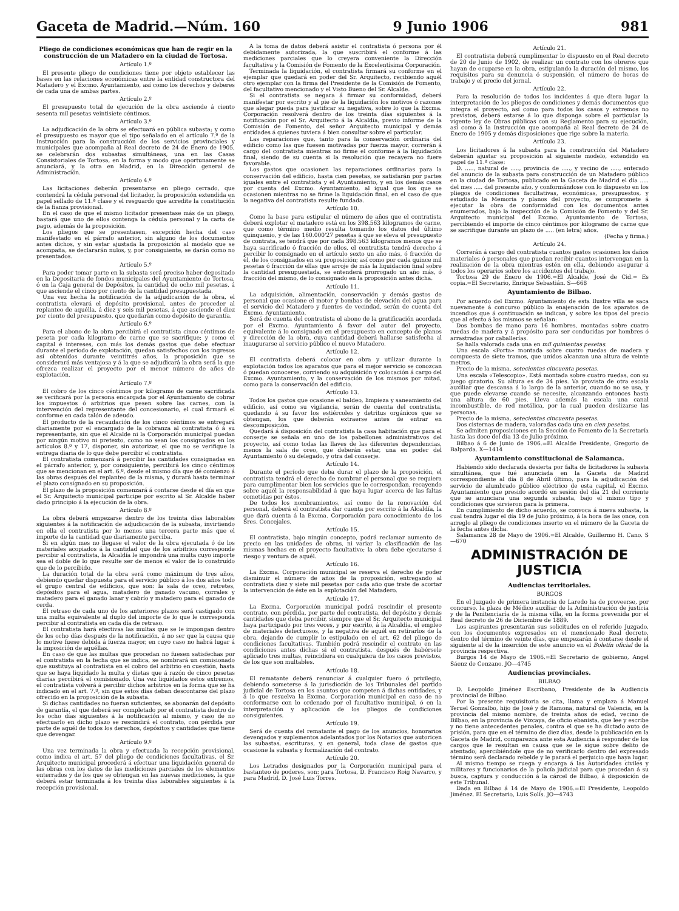Gaceta de Madrid.—Núm. 160 9 Junio 1906 981
Pliego de condiciones económicas que han de regir en la construcción de un Matadero en la ciudad de Tortosa.
Artículo 1.º
El presente pliego de condiciones tiene por objeto establecer las bases en las relaciones económicas entre la entidad constructora del Matadero y el Excmo. Ayuntamiento, así como los derechos y deberes de cada una de ambas partes.
Artículo 2.º
El presupuesto total de ejecución de la obra asciende á ciento sesenta mil pesetas veintisiete céntimos.
Artículo 3.º
La adjudicación de la obra se efectuará en pública subasta; y como el presupuesto es mayor que el tipo señalado en el artículo 7.º de la Instrucción para la construcción de los servicios provinciales y municipales que acompaña al Real decreto de 24 de Enero de 1905, se celebrarán dos subastas simultáneas, una en las Casas Consistoriales de Tortosa, en la forma y modo que oportunamente se anunciará, y la otra en Madrid, en la Dirección general de Administración.
Artículo 4.º
Las licitaciones deberán presentarse en pliego cerrado, que contendrá la cédula personal del licitador, la proposición extendida en papel sellado de 11.ª clase y el resguardo que acredite la constitución de la fianza provisional.
En el caso de que el mismo licitador presentase más de un pliego, bastará que uno de ellos contenga la cédula personal y la carta de pago, además de la proposición.
Los pliegos que se presentasen, excepción hecha del caso manifestado en el párrafo anterior, sin alguno de los documentos antes dichos, y sin estar ajustada la proposición al modelo que se acompaña, se declararán nulos, y, por consiguiente, se darán como no presentados.
Artículo 5.º
Para poder tomar parte en la subasta será preciso haber depositado en la Depositaría de fondos municipales del Ayuntamiento de Tortosa, ó en la Caja general de Depósitos, la cantidad de ocho mil pesetas, á que asciende el cinco por ciento de la cantidad presupuestada.
Una vez hecha la notificación de la adjudicación de la obra, el contratista elevará el depósito provisional, antes de proceder al replanteo de aquélla, á diez y seis mil pesetas, á que asciende el diez por ciento del presupuesto, que quedarán como depósito de garantía.
Artículo 6.º
Para el abono de la obra percibirá el contratista cinco céntimos de peseta por cada kilogramo de carne que se sacrifique; y como el capital é intereses, con más los demás gastos que debe efectuar durante el período de explotación, quedan satisfechos con los ingresos así obtenidos durante veintitrés años, la proposición que se considerará más ventajosa y á la que se adjudicará la obra será la que ofrezca realizar el proyecto por el menor número de años de explotación.
Artículo 7.º
El cobro de los cinco céntimos por kilogramo de carne sacrificada se verificará por la persona encargada por el Ayuntamiento de cobrar los impuestos ó arbitrios que pesen sobre las carnes, con la intervención del representante del concesionario, el cual firmará el conforme en cada talón de adeudo.
El producto de la recaudación de los cinco céntimos se entregará diariamente por el encargado de la cobranza al contratista ó á su representante, sin que el Alcalde ni la Corporación municipal puedan por ningún motivo ni pretexto, como no sean los consignados en los artículos 8.º y 17, disponer, sin autorizar, el que no se verifique la entrega diaria de lo que debe percibir el contratista.
El contratista comenzará á percibir las cantidades consignadas en el párrafo anterior, y, por consiguiente, percibirá los cinco céntimos que se mencionan en el art. 6.º, desde el mismo día que dé comienzo á las obras después del replanteo de la misma, y durará hasta terminar el plazo consignado en su proposición.
El plazo de la proposición comenzará á contarse desde el día en que el Sr. Arquitecto municipal participe por escrito al Sr. Alcalde haber dado principio á la ejecución de la obra.
Artículo 8.º
La obra deberá empezarse dentro de los treinta días laborables siguientes á la notificación de adjudicación de la subasta, invirtiendo en ella el contratista por lo menos una tercera parte más que el importe de la cantidad que diariamente perciba.
Si en algún mes no llegase el valor de la obra ejecutada ó de los materiales acopiados á la cantidad que de los arbitrios corresponde percibir al contratista, la Alcaldía le impondrá una multa cuyo importe sea el doble de lo que resulte ser de menos el valor de lo construído que de lo percibido.
La duración total de la obra será como máximum de tres años, debiendo quedar dispuesta para el servicio público á los dos años todo el grupo central de edificios, que son: la sala de oreo, retretes, depósitos para el agua, matadero de ganado vacuno, corrales y matadero para el ganado lanar y cabrío y matadero para el ganado de cerda.
El retraso de cada uno de los anteriores plazos será castigado con una multa equivalente al duplo del importe de lo que le corresponda percibir al contratista en cada día de retraso.
El contratista hará efectivas las multas que se le impongan dentro de los ocho días después de la notificación, á no ser que la causa que lo motive fuese debida á fuerza mayor, en cuyo caso no habrá lugar á la imposición de aquéllas.
En caso de que las multas que procedan no fuesen satisfechas por el contratista en la fecha que se indica, se nombrará un comisionado que sustituya al contratista en el cobro del arbitrio en cuestión, hasta que se haya liquidado la multa y dietas que á razón de cinco pesetas diarias percibirá el comisionado. Una vez liquidados estos extremos, el contratista volverá á percibir dichos arbitrios en la forma que se ha indicado en el art. 7.º, sin que estos días deban descontarse del plazo ofrecido en la proposición de la subasta.
Si dichas cantidades no fueran suficientes, se abonarán del depósito de garantía, el que deberá ser completado por el contratista dentro de los ocho días siguientes á la notificación al mismo, y caso de no efectuarlo en dicho plazo se rescindirá el contrato, con pérdida por parte de aquél de todos los derechos, depósitos y cantidades que tiene que devengar.
Artículo 9.º
Una vez terminada la obra y efectuada la recepción provisional, como indica el art. 57 del pliego de condiciones facultativas, el Sr. Arquitecto municipal procederá á efectuar una liquidación general de las obras con los datos de las mediciones parciales de los elementos enterrados y de los que se obtengan en las nuevas mediciones, la que deberá estar terminada á los treinta días laborables siguientes á la recepción provisional.
A la toma de datos deberá asistir el contratista ó persona por él debidamente autorizada, la que suscribirá el conforme á las mediciones parciales que lo creyera conveniente la Dirección facultativa y la Comisión de Fomento de la Excelentísima Corporación.
Terminada la liquidación, el contratista firmará su conforme en el ejemplar que quedará en poder del Sr. Arquitecto, recibiendo aquél otro ejemplar con la firma del Presidente de la Comisión de Fomento, del facultativo mencionado y el Visto Bueno del Sr. Alcalde.
Si el contratista se negara á firmar su conformidad, deberá manifestar por escrito y al pie de la liquidación los motivos ó razones que alegar pueda para justificar su negativa, sobre lo que la Excma. Corporación resolverá dentro de los treinta días siguientes á la notificación por el Sr. Arquitecto á la Alcaldía, previo informe de la Comisión de Fomento, del señor Arquitecto municipal y demás entidades á quienes tuviera á bien consultar sobre el particular.
Las reparaciones que, tanto para la conservación ordinaria del edificio como las que fuesen motivadas por fuerza mayor, correrán á cargo del contratista mientras no firme el conforme á la liquidación final, siendo de su cuenta si la resolución que recayera no fuere favorable.
Los gastos que ocasionen las reparaciones ordinarias para la conservación del edificio, hasta cien pesetas, se satisfarán por partes iguales entre el contratista y el Ayuntamiento, y en los demás casos por cuenta del Excmo. Ayuntamiento, al igual que los que se ocasionen mientras no se firme la liquidación final, en el caso de que la negativa del contratista resulte fundada.
Artículo 10.
Como la base para estipular el número de años que el contratista deberá explotar el matadero está en los 398.563 kilogramos de carne, que como término medio resulta tomando los datos del último quinquenio, y de las 160.000'27 pesetas á que se eleva el presupuesto de contrata, se tendrá que por cada 398.563 kilogramos menos que se haya sacrificado ó fracción de ellos, el contratista tendrá derecho á percibir lo consignado en el artículo sexto un año más, ó fracción de él, de los consignados en su proposición; así como por cada quince mil pesetas ó fracción de ellas que arroje de más la liquidación final sobre la cantidad presupuestada, se entenderá prorrogado un año más, ó fracción del mismo, de lo consignado en la proposición antes dicha.
Artículo 11.
La adquisición, alimentación, conservación y demás gastos de personal que ocasione el motor y bombas de elevación del agua para el servicio del Matadero y fuentes de vecindad, serán de cuenta del Excmo. Ayuntamiento.
Será de cuenta del contratista el abono de la gratificación acordada por el Excmo. Ayuntamiento á favor del autor del proyecto, equivalente á lo consignado en el presupuesto en concepto de planos y dirección de la obra, cuya cantidad deberá hallarse satisfecha al inaugurarse al servicio público el nuevo Matadero.
Artículo 12.
El contratista deberá colocar en obra y utilizar durante la explotación todos los aparatos que para el mejor servicio se conozcan ó puedan conocerse, corriendo su adquisición y colocación á cargo del Excmo. Ayuntamiento, y la conservación de los mismos por mitad, como para la conservación del edificio.
Artículo 13.
Todos los gastos que ocasione el baldeo, limpieza y saneamiento del edificio, así como su vigilancia, serán de cuenta del contratista, quedando á su favor los estiércoles y detritus orgánicos que se obtengan, los que deberán extraerse antes de entrar en descomposición.
Quedará á disposición del contratista la casa habitación que para el conserje se señala en uno de los pabellones administrativos del proyecto, así como todas las llaves de las diferentes dependencias, menos la sala de oreo, que deberán estar, una en poder del Ayuntamiento ó su delegado, y otra del conserje.
Artículo 14.
Durante el período que deba durar el plazo de la proposición, el contratista tendrá el derecho de nombrar el personal que se requiera para cumplimentar bien los servicios que le correspondan, recayendo sobre aquél la responsabilidad á que haya lugar acerca de las faltas cometidas por éstos.
De todos los nombramientos, así como de la renovación del personal, deberá el contratista dar cuenta por escrito á la Alcaldía, la que dará cuenta á la Excma. Corporación para conocimiento de los Sres. Concejales.
Artículo 15.
El contratista, bajo ningún concepto, podrá reclamar aumento de precio en las unidades de obras, ni variar la clasificación de las mismas hechas en el proyecto facultativo; la obra debe ejecutarse á riesgo y ventura de aquél.
Artículo 16.
La Excma. Corporación municipal se reserva el derecho de poder disminuir el número de años de la proposición, entregando al contratista diez y siete mil pesetas por cada año que trate de acortar la intervención de éste en la explotación del Matadero.
Artículo 17.
La Excma. Corporación municipal podrá rescindir el presente contrato, con pérdida, por parte del contratista, del depósito y demás cantidades que deba percibir, siempre que el Sr. Arquitecto municipal haya participado por tres veces, y por escrito, á la Alcaldía, el empleo de materiales defectuosos, y la negativa de aquél en retirarlos de la obra, dejando de cumplir lo estipulado en el art. 62 del pliego de condiciones facultativas. También podrá rescindir el contrato en las condiciones antes dichas si el contratista, después de habérsele aplicado tres multas, reincidiera en cualquiera de los casos previstos, de los que son multables.
Artículo 18.
El rematante deberá renunciar á cualquier fuero ó privilegio, debiendo someterse á la jurisdicción de los Tribunales del partido judicial de Tortosa en los asuntos que competen á dichas entidades, y á lo que resuelva la Excma. Corporación municipal en caso de no conformarse con lo ordenado por el facultativo municipal, ó en la interpretación y aplicación de los pliegos de condiciones consiguientes.
Artículo 19.
Será de cuenta del rematante el pago de los anuncios, honorarios devengados y suplementos adelantados por los Notarios que autoricen las subastas, escrituras, y, en general, toda clase de gastos que ocasione la subasta y formalización del contrato.
Artículo 20.
Los Letrados designados por la Corporación municipal para el bastanteo de poderes, son: para Tortosa, D. Francisco Roig Navarro, y para Madrid, D. José Luis Torres.
Artículo 21.
El contratista deberá cumplimentar lo dispuesto en el Real decreto de 20 de Junio de 1902, de realizar un contrato con los obreros que hayan de ocuparse en la obra, estipulando la duración del mismo, los requisitos para su denuncia ó suspensión, el número de horas de trabajo y el precio del jornal.
Artículo 22.
Para la resolución de todos los incidentes á que diera lugar la interpretación de los pliegos de condiciones y demás documentos que integra el proyecto, así como para todos los casos y extremos no previstos, deberá estarse á lo que disponga sobre el particular la vigente ley de Obras públicas con su Reglamento para su ejecución, así como á la Instrucción que acompaña al Real decreto de 24 de Enero de 1905 y demás disposiciones que rige sobre la materia.
Artículo 23.
Los licitadores á la subasta para la construcción del Matadero deberán ajustar su proposición al siguiente modelo, extendido en papel de 11.ª clase:
D. ....., natural de ....., provincia de ....., y vecino de ....., enterado del anuncio de la subasta para construcción de un Matadero público en la ciudad de Tortosa, publicado en la Gaceta de Madrid el día ..... del mes ..... del presente año, y conformándose con lo dispuesto en los pliegos de condiciones facultativas, económicas, presupuestos, y estudiado la Memoria y planos del proyecto, se compromete á ejecutar la obra de conformidad con los documentos antes enumerados, bajo la inspección de la Comisión de Fomento y del Sr. Arquitecto municipal del Excmo. Ayuntamiento de Tortosa, percibiendo el importe de cinco céntimos por kilogramo de carne que se sacrifique durante un plazo de ..... (en letra) años.
(Fecha y firma.)
Artículo 24.
Correrán á cargo del contratista cuantos gastos ocasionen los daños materiales ó personales que puedan recibir cuantos intervengan en la realización de la obra mientras estén en ella, debiendo asegurar á todos los operarios sobre los accidentes del trabajo.
Tortosa 29 de Enero de 1906.=El Alcalde, José de Cid.= Es copia.=El Secretario, Enrique Sebastián. S—668
Ayuntamiento de Bilbao.
Por acuerdo del Excmo. Ayuntamiento de esta Ilustre villa se saca nuevamente á concurso público la enajenación de los aparatos de incendios que á continuación se indican, y sobre los tipos del precio que al efecto á los mismos se señalan:
Dos bombas de mano para 16 hombres, montadas sobre cuatro ruedas de madera y á propósito para ser conducidas por hombres ó arrastradas por caballerías.
Se halla valorada cada una en mil quinientas pesetas.
Una escala «Porta» montada sobre cuatro ruedas de madera y compuesta de siete tramos, que unidos alcanzan una altura de veinte metros.
Precio de la misma, setecientas cincuenta pesetas.
Una escala «Telescopio». Está montada sobre cuatro ruedas, con su juego giratorio. Su altura es de 34 pies. Va provista de otra escala auxiliar que descansa á lo largo de la anterior, cuando no se usa, y que puede elevarse cuando se necesite, alcanzando entonces hasta una altura de 60 pies. Lleva además la escala una canal incombustible, de red metálica, por la cual pueden deslizarse las personas.
Precio de la misma, setecientas cincuenta pesetas.
Dos cisternas de madera, valoradas cada una en cien pesetas.
Se admiten proposiciones en la Sección de Fomento de la Secretaría hasta las doce del día 13 de Julio próximo.
Bilbao á 6 de Junio de 1906.=El Alcalde Presidente, Gregorio de Balparda. X—1414
Ayuntamiento constitucional de Salamanca.
Habiendo sido declarada desierta por falta de licitadores la subasta simultánea, que fué anunciada en la Gaceta de Madrid correspondiente al día 8 de Abril último, para la adjudicación del servicio de alumbrado público eléctrico de esta capital, el Excmo. Ayuntamiento que presido acordó en sesión del día 21 del corriente que se anunciara una segunda subasta, bajo el mismo tipo y condiciones que sirvieron para la primera.
En cumplimiento de dicho acuerdo, se convoca á nueva subasta, la cual tendrá lugar el día 19 de Julio próximo, á la hora de las once, con arreglo al pliego de condiciones inserto en el número de la Gaceta de la fecha antes dicha.
Salamanca 28 de Mayo de 1906.=El Alcalde, Guillermo H. Cano. S—670
ADMINISTRACIÓN DE JUSTICIA
Audiencias territoriales.
BURGOS
En el Juzgado de primera instancia de Laredo ha de proveerse, por concurso, la plaza de Médico auxiliar de la Administración de justicia y de la Penitenciaría de la misma villa, en la forma prevenida por el Real decreto de 26 de Diciembre de 1889.
Los aspirantes presentarán sus solicitudes en el referido Juzgado, con los documentos expresados en el mencionado Real decreto, dentro del término de veinte días, que empezarán á contarse desde el siguiente al de la inserción de este anuncio en el Boletín oficial de la provincia respectiva.
Burgos 14 de Mayo de 1906.=El Secretario de gobierno, Angel Sáenz de Cenzano. JO—4745
Audiencias provinciales.
BILBAO
D. Leopoldo Jiménez Escribano, Presidente de la Audiencia provincial de Bilbao.
Por la presente requisitoria se cita, llama y emplaza á Manuel Teruel Gonzalbo, hijo de José y de Ramona, natural de Valencia, en la provincia del mismo nombre, de treinta años de edad, vecino de Bilbao, en la provincia de Vizcaya, de oficio ebanista, que lee y escribe y no tiene antecedentes penales, contra el que se ha dictado auto de prisión, para que en el término de diez días, desde la publicación en la Gaceta de Madrid, comparezca ante esta Audiencia á responder de los cargos que le resultan en causa que se le sigue sobre delito de atentado; apercibiéndole que de no verificarlo dentro del expresado término será declarado rebelde y le parará el perjuicio que haya lugar.
Al mismo tiempo se ruega y encarga á las Autoridades civiles y militares y funcionarios de la policía judicial para que procedan á su busca, captura y conducción á la cárcel de Bilbao, á disposición de este Tribunal.
Dada en Bilbao á 14 de Mayo de 1906.=El Presidente, Leopoldo Jiménez. El Secretario, Luis Solís. JO—4743